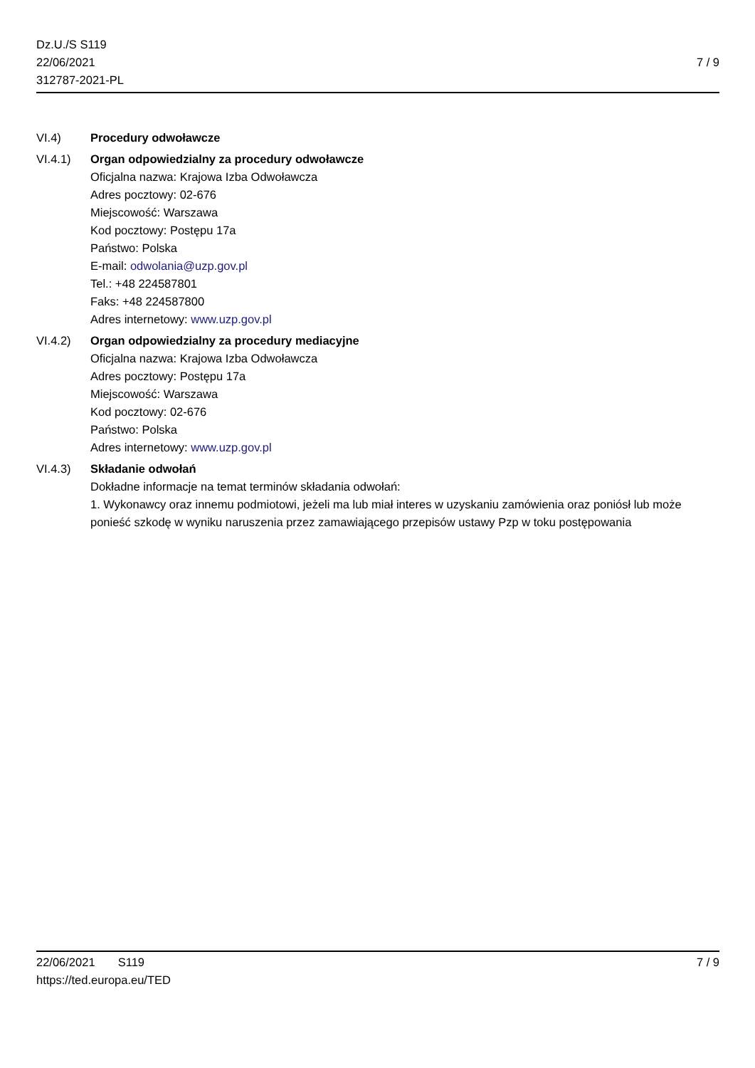Dz.U./S S119
22/06/2021
312787-2021-PL
7 / 9
VI.4) Procedury odwoławcze
VI.4.1) Organ odpowiedzialny za procedury odwoławcze
Oficjalna nazwa: Krajowa Izba Odwoławcza
Adres pocztowy: 02-676
Miejscowość: Warszawa
Kod pocztowy: Postępu 17a
Państwo: Polska
E-mail: odwolania@uzp.gov.pl
Tel.: +48 224587801
Faks: +48 224587800
Adres internetowy: www.uzp.gov.pl
VI.4.2) Organ odpowiedzialny za procedury mediacyjne
Oficjalna nazwa: Krajowa Izba Odwoławcza
Adres pocztowy: Postępu 17a
Miejscowość: Warszawa
Kod pocztowy: 02-676
Państwo: Polska
Adres internetowy: www.uzp.gov.pl
VI.4.3) Składanie odwołań
Dokładne informacje na temat terminów składania odwołań:
1. Wykonawcy oraz innemu podmiotowi, jeżeli ma lub miał interes w uzyskaniu zamówienia oraz poniósł lub może ponieść szkodę w wyniku naruszenia przez zamawiającego przepisów ustawy Pzp w toku postępowania
22/06/2021 S119 7 / 9
https://ted.europa.eu/TED